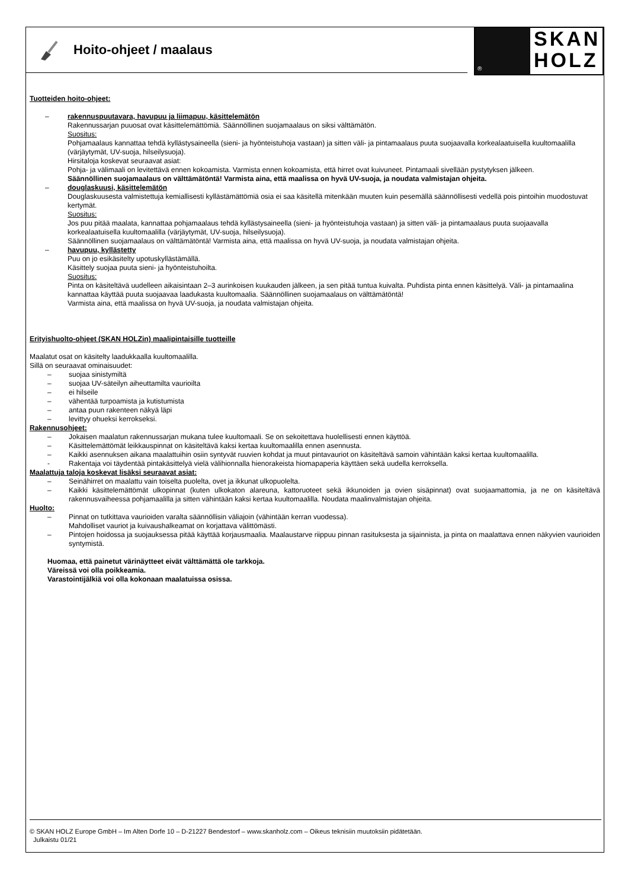Hoito-ohjeet / maalaus
®
SKAN
HOLZ
Tuotteiden hoito-ohjeet:
– rakennuspuutavara, havupuu ja liimapuu, käsittelemätön
Rakennussarjan puuosat ovat käsittelemättömiä. Säännöllinen suojamaalaus on siksi välttämätön.
Suositus:
Pohjamaalaus kannattaa tehdä kyllästysaineella (sieni- ja hyönteistuhoja vastaan) ja sitten väli- ja pintamaalaus puuta suojaavalla korkealaatuisella kuultomaalilla (värjäytymät, UV-suoja, hilseilysuoja).
Hirsitaloja koskevat seuraavat asiat:
Pohja- ja välimaali on levitettävä ennen kokoamista. Varmista ennen kokoamista, että hirret ovat kuivuneet. Pintamaali sivellään pystytyksen jälkeen.
Säännöllinen suojamaalaus on välttämätöntä! Varmista aina, että maalissa on hyvä UV-suoja, ja noudata valmistajan ohjeita.
– douglaskuusi, käsittelemätön
Douglaskuusesta valmistettuja kemiallisesti kyllästämättömiä osia ei saa käsitellä mitenkään muuten kuin pesemällä säännöllisesti vedellä pois pintoihin muodostuvat kertymät.
Suositus:
Jos puu pitää maalata, kannattaa pohjamaalaus tehdä kyllästysaineella (sieni- ja hyönteistuhoja vastaan) ja sitten väli- ja pintamaalaus puuta suojaavalla korkealaatuisella kuultomaalilla (värjäytymät, UV-suoja, hilseilysuoja).
Säännöllinen suojamaalaus on välttämätöntä! Varmista aina, että maalissa on hyvä UV-suoja, ja noudata valmistajan ohjeita.
– havupuu, kyllästetty
Puu on jo esikäsitelty upotuskyllästämällä.
Käsittely suojaa puuta sieni- ja hyönteistuhoilta.
Suositus:
Pinta on käsiteltävä uudelleen aikaisintaan 2–3 aurinkoisen kuukauden jälkeen, ja sen pitää tuntua kuivalta. Puhdista pinta ennen käsittelyä. Väli- ja pintamaalina kannattaa käyttää puuta suojaavaa laadukasta kuultomaalia. Säännöllinen suojamaalaus on välttämätöntä!
Varmista aina, että maalissa on hyvä UV-suoja, ja noudata valmistajan ohjeita.
Erityishuolto-ohjeet (SKAN HOLZin) maalipintaisille tuotteille
Maalatut osat on käsitelty laadukkaalla kuultomaalilla.
Sillä on seuraavat ominaisuudet:
– suojaa sinistymiltä
– suojaa UV-säteilyn aiheuttamilta vaurioilta
– ei hilseile
– vähentää turpoamista ja kutistumista
– antaa puun rakenteen näkyä läpi
– levittyy ohueksi kerrokseksi.
Rakennusohjeet:
– Jokaisen maalatun rakennussarjan mukana tulee kuultomaali. Se on sekoitettava huolellisesti ennen käyttöä.
– Käsittelemättömät leikkauspinnat on käsiteltävä kaksi kertaa kuultomaalilla ennen asennusta.
– Kaikki asennuksen aikana maalattuihin osiin syntyvät ruuvien kohdat ja muut pintavauriot on käsiteltävä samoin vähintään kaksi kertaa kuultomaalilla.
- Rakentaja voi täydentää pintakäsittelyä vielä välihionnalla hienorakeista hiomapaperia käyttäen sekä uudella kerroksella.
Maalattuja taloja koskevat lisäksi seuraavat asiat:
– Seinähirret on maalattu vain toiselta puolelta, ovet ja ikkunat ulkopuolelta.
– Kaikki käsittelemättömät ulkopinnat (kuten ulkokaton alareuna, kattoruoteet sekä ikkunoiden ja ovien sisäpinnat) ovat suojaamattomia, ja ne on käsiteltävä rakennusvaiheessa pohjamaalilla ja sitten vähintään kaksi kertaa kuultomaalilla. Noudata maalinvalmistajan ohjeita.
Huolto:
– Pinnat on tutkittava vaurioiden varalta säännöllisin väliajoin (vähintään kerran vuodessa).
Mahdolliset vauriot ja kuivaushalkeamat on korjattava välittömästi.
– Pintojen hoidossa ja suojauksessa pitää käyttää korjausmaalia. Maalaustarve riippuu pinnan rasituksesta ja sijainnista, ja pinta on maalattava ennen näkyvien vaurioiden syntymistä.
Huomaa, että painetut värinäytteet eivät välttämättä ole tarkkoja.
Väreissä voi olla poikkeamia.
Varastointijälkiä voi olla kokonaan maalatuissa osissa.
© SKAN HOLZ Europe GmbH – Im Alten Dorfe 10 – D-21227 Bendestorf – www.skanholz.com – Oikeus teknisiin muutoksiin pidätetään.
Julkaistu 01/21